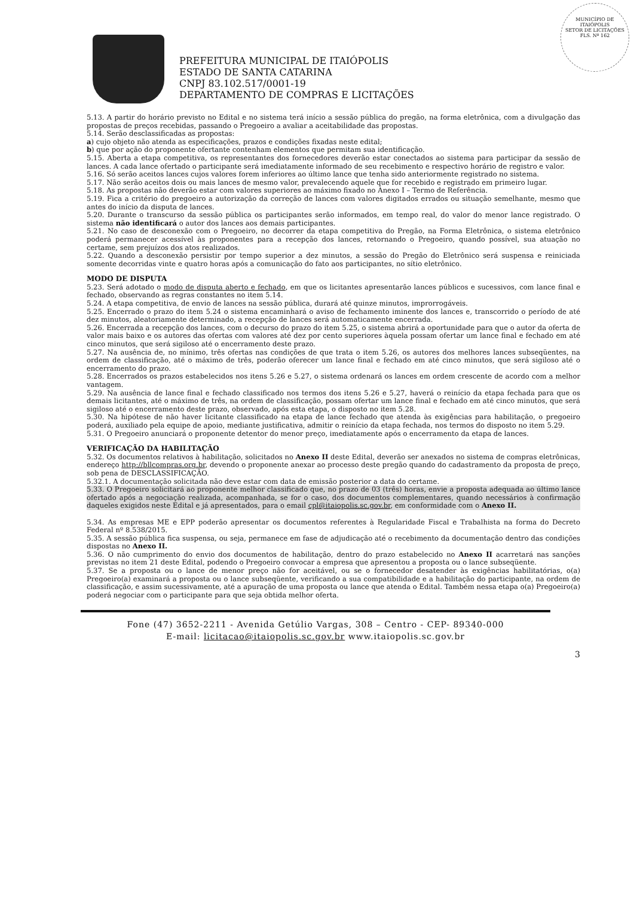MUNICÍPIO DE
ITAIÓPOLIS
SETOR DE LICITAÇÕES
FLS. Nº 162
PREFEITURA MUNICIPAL DE ITAIÓPOLIS
ESTADO DE SANTA CATARINA
CNPJ 83.102.517/0001-19
DEPARTAMENTO DE COMPRAS E LICITAÇÕES
5.13. A partir do horário previsto no Edital e no sistema terá início a sessão pública do pregão, na forma eletrônica, com a divulgação das propostas de preços recebidas, passando o Pregoeiro a avaliar a aceitabilidade das propostas.
5.14. Serão desclassificadas as propostas:
a) cujo objeto não atenda as especificações, prazos e condições fixadas neste edital;
b) que por ação do proponente ofertante contenham elementos que permitam sua identificação.
5.15. Aberta a etapa competitiva, os representantes dos fornecedores deverão estar conectados ao sistema para participar da sessão de lances. A cada lance ofertado o participante será imediatamente informado de seu recebimento e respectivo horário de registro e valor.
5.16. Só serão aceitos lances cujos valores forem inferiores ao último lance que tenha sido anteriormente registrado no sistema.
5.17. Não serão aceitos dois ou mais lances de mesmo valor, prevalecendo aquele que for recebido e registrado em primeiro lugar.
5.18. As propostas não deverão estar com valores superiores ao máximo fixado no Anexo I – Termo de Referência.
5.19. Fica a critério do pregoeiro a autorização da correção de lances com valores digitados errados ou situação semelhante, mesmo que antes do início da disputa de lances.
5.20. Durante o transcurso da sessão pública os participantes serão informados, em tempo real, do valor do menor lance registrado. O sistema não identificará o autor dos lances aos demais participantes.
5.21. No caso de desconexão com o Pregoeiro, no decorrer da etapa competitiva do Pregão, na Forma Eletrônica, o sistema eletrônico poderá permanecer acessível às proponentes para a recepção dos lances, retornando o Pregoeiro, quando possível, sua atuação no certame, sem prejuízos dos atos realizados.
5.22. Quando a desconexão persistir por tempo superior a dez minutos, a sessão do Pregão do Eletrônico será suspensa e reiniciada somente decorridas vinte e quatro horas após a comunicação do fato aos participantes, no sítio eletrônico.
MODO DE DISPUTA
5.23. Será adotado o modo de disputa aberto e fechado, em que os licitantes apresentarão lances públicos e sucessivos, com lance final e fechado, observando as regras constantes no item 5.14.
5.24. A etapa competitiva, de envio de lances na sessão pública, durará até quinze minutos, improrrogáveis.
5.25. Encerrado o prazo do item 5.24 o sistema encaminhará o aviso de fechamento iminente dos lances e, transcorrido o período de até dez minutos, aleatoriamente determinado, a recepção de lances será automaticamente encerrada.
5.26. Encerrada a recepção dos lances, com o decurso do prazo do item 5.25, o sistema abrirá a oportunidade para que o autor da oferta de valor mais baixo e os autores das ofertas com valores até dez por cento superiores àquela possam ofertar um lance final e fechado em até cinco minutos, que será sigiloso até o encerramento deste prazo.
5.27. Na ausência de, no mínimo, três ofertas nas condições de que trata o item 5.26, os autores dos melhores lances subseqüentes, na ordem de classificação, até o máximo de três, poderão oferecer um lance final e fechado em até cinco minutos, que será sigiloso até o encerramento do prazo.
5.28. Encerrados os prazos estabelecidos nos itens 5.26 e 5.27, o sistema ordenará os lances em ordem crescente de acordo com a melhor vantagem.
5.29. Na ausência de lance final e fechado classificado nos termos dos itens 5.26 e 5.27, haverá o reinício da etapa fechada para que os demais licitantes, até o máximo de três, na ordem de classificação, possam ofertar um lance final e fechado em até cinco minutos, que será sigiloso até o encerramento deste prazo, observado, após esta etapa, o disposto no item 5.28.
5.30. Na hipótese de não haver licitante classificado na etapa de lance fechado que atenda às exigências para habilitação, o pregoeiro poderá, auxiliado pela equipe de apoio, mediante justificativa, admitir o reinício da etapa fechada, nos termos do disposto no item 5.29.
5.31. O Pregoeiro anunciará o proponente detentor do menor preço, imediatamente após o encerramento da etapa de lances.
VERIFICAÇÃO DA HABILITAÇÃO
5.32. Os documentos relativos à habilitação, solicitados no Anexo II deste Edital, deverão ser anexados no sistema de compras eletrônicas, endereço http://bllcompras.org.br, devendo o proponente anexar ao processo deste pregão quando do cadastramento da proposta de preço, sob pena de DESCLASSIFICAÇÃO.
5.32.1. A documentação solicitada não deve estar com data de emissão posterior a data do certame.
5.33. O Pregoeiro solicitará ao proponente melhor classificado que, no prazo de 03 (três) horas, envie a proposta adequada ao último lance ofertado após a negociação realizada, acompanhada, se for o caso, dos documentos complementares, quando necessários à confirmação daqueles exigidos neste Edital e já apresentados, para o email cpl@itaiopolis.sc.gov.br, em conformidade com o Anexo II.
5.34. As empresas ME e EPP poderão apresentar os documentos referentes à Regularidade Fiscal e Trabalhista na forma do Decreto Federal nº 8.538/2015.
5.35. A sessão pública fica suspensa, ou seja, permanece em fase de adjudicação até o recebimento da documentação dentro das condições dispostas no Anexo II.
5.36. O não cumprimento do envio dos documentos de habilitação, dentro do prazo estabelecido no Anexo II acarretará nas sanções previstas no item 21 deste Edital, podendo o Pregoeiro convocar a empresa que apresentou a proposta ou o lance subseqüente.
5.37. Se a proposta ou o lance de menor preço não for aceitável, ou se o fornecedor desatender às exigências habilitatórias, o(a) Pregoeiro(a) examinará a proposta ou o lance subseqüente, verificando a sua compatibilidade e a habilitação do participante, na ordem de classificação, e assim sucessivamente, até a apuração de uma proposta ou lance que atenda o Edital. Também nessa etapa o(a) Pregoeiro(a) poderá negociar com o participante para que seja obtida melhor oferta.
Fone (47) 3652-2211 - Avenida Getúlio Vargas, 308 – Centro - CEP- 89340-000
E-mail: licitacao@itaiopolis.sc.gov.br www.itaiopolis.sc.gov.br
3